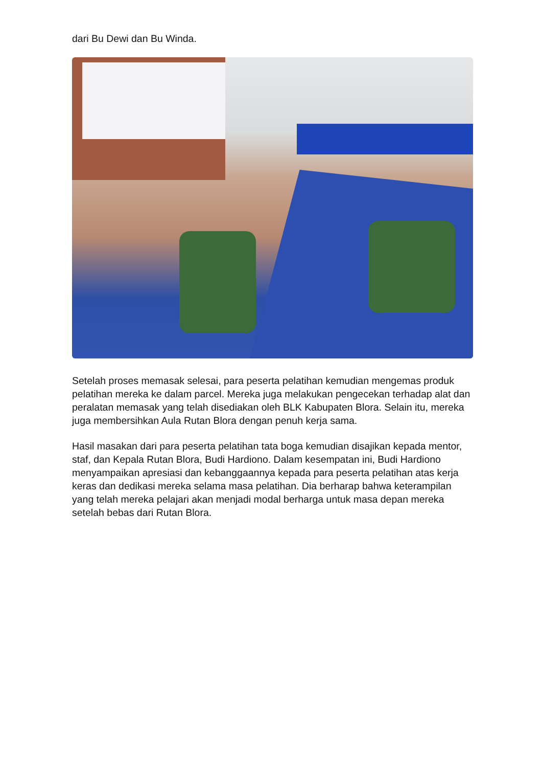dari Bu Dewi dan Bu Winda.
Setelah proses memasak selesai, para peserta pelatihan kemudian mengemas produk pelatihan mereka ke dalam parcel. Mereka juga melakukan pengecekan terhadap alat dan peralatan memasak yang telah disediakan oleh BLK Kabupaten Blora. Selain itu, mereka juga membersihkan Aula Rutan Blora dengan penuh kerja sama.
Hasil masakan dari para peserta pelatihan tata boga kemudian disajikan kepada mentor, staf, dan Kepala Rutan Blora, Budi Hardiono. Dalam kesempatan ini, Budi Hardiono menyampaikan apresiasi dan kebanggaannya kepada para peserta pelatihan atas kerja keras dan dedikasi mereka selama masa pelatihan. Dia berharap bahwa keterampilan yang telah mereka pelajari akan menjadi modal berharga untuk masa depan mereka setelah bebas dari Rutan Blora.